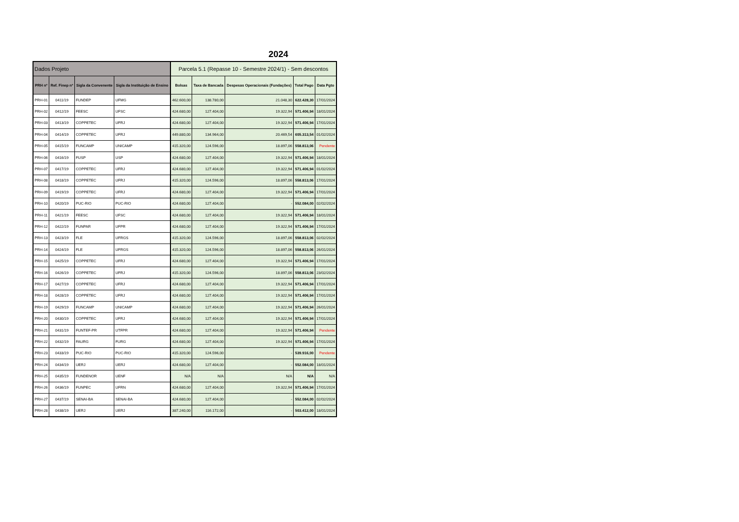2024
| Dados Projeto | | | | Parcela 5.1 (Repasse 10 - Semestre 2024/1) - Sem descontos | | | | |
| PRH nº | Ref. Finep nº | Sigla da Convenente | Sigla da Instituição de Ensino | Bolsas | Taxa de Bancada | Despesas Operacionais (Fundações) | Total Pago | Data Pgto |
| PRH-01 | 0411/19 | FUNDEP | UFMG | 462.600,00 | 138.780,00 | 21.048,30 | 622.428,30 | 17/01/2024 |
| PRH-02 | 0412/19 | FEESC | UFSC | 424.680,00 | 127.404,00 | 19.322,94 | 571.406,94 | 18/01/2024 |
| PRH-03 | 0413/19 | COPPETEC | UFRJ | 424.680,00 | 127.404,00 | 19.322,94 | 571.406,94 | 17/01/2024 |
| PRH-04 | 0414/19 | COPPETEC | UFRJ | 449.880,00 | 134.964,00 | 20.469,54 | 605.313,54 | 01/02/2024 |
| PRH-05 | 0415/19 | FUNCAMP | UNICAMP | 415.320,00 | 124.596,00 | 18.897,06 | 558.813,06 | Pendente |
| PRH-06 | 0416/19 | FUSP | USP | 424.680,00 | 127.404,00 | 19.322,94 | 571.406,94 | 18/01/2024 |
| PRH-07 | 0417/19 | COPPETEC | UFRJ | 424.680,00 | 127.404,00 | 19.322,94 | 571.406,94 | 01/02/2024 |
| PRH-08 | 0418/19 | COPPETEC | UFRJ | 415.320,00 | 124.596,00 | 18.897,06 | 558.813,06 | 17/01/2024 |
| PRH-09 | 0419/19 | COPPETEC | UFRJ | 424.680,00 | 127.404,00 | 19.322,94 | 571.406,94 | 17/01/2024 |
| PRH-10 | 0420/19 | PUC-RIO | PUC-RIO | 424.680,00 | 127.404,00 | - | 552.084,00 | 02/02/2024 |
| PRH-11 | 0421/19 | FEESC | UFSC | 424.680,00 | 127.404,00 | 19.322,94 | 571.406,94 | 18/01/2024 |
| PRH-12 | 0422/19 | FUNPAR | UFPR | 424.680,00 | 127.404,00 | 19.322,94 | 571.406,94 | 17/01/2024 |
| PRH-13 | 0423/19 | FLE | UFRGS | 415.320,00 | 124.596,00 | 18.897,06 | 558.813,06 | 02/02/2024 |
| PRH-14 | 0424/19 | FLE | UFRGS | 415.320,00 | 124.596,00 | 18.897,06 | 558.813,06 | 26/01/2024 |
| PRH-15 | 0425/19 | COPPETEC | UFRJ | 424.680,00 | 127.404,00 | 19.322,94 | 571.406,94 | 17/01/2024 |
| PRH-16 | 0426/19 | COPPETEC | UFRJ | 415.320,00 | 124.596,00 | 18.897,06 | 558.813,06 | 23/02/2024 |
| PRH-17 | 0427/19 | COPPETEC | UFRJ | 424.680,00 | 127.404,00 | 19.322,94 | 571.406,94 | 17/01/2024 |
| PRH-18 | 0428/19 | COPPETEC | UFRJ | 424.680,00 | 127.404,00 | 19.322,94 | 571.406,94 | 17/01/2024 |
| PRH-19 | 0429/19 | FUNCAMP | UNICAMP | 424.680,00 | 127.404,00 | 19.322,94 | 571.406,94 | 26/01/2024 |
| PRH-20 | 0430/19 | COPPETEC | UFRJ | 424.680,00 | 127.404,00 | 19.322,94 | 571.406,94 | 17/01/2024 |
| PRH-21 | 0431/19 | FUNTEF-PR | UTFPR | 424.680,00 | 127.404,00 | 19.322,94 | 571.406,94 | Pendente |
| PRH-22 | 0432/19 | FAURG | FURG | 424.680,00 | 127.404,00 | 19.322,94 | 571.406,94 | 17/01/2024 |
| PRH-23 | 0433/19 | PUC-RIO | PUC-RIO | 415.320,00 | 124.596,00 | - | 539.916,00 | Pendente |
| PRH-24 | 0434/19 | UERJ | UERJ | 424.680,00 | 127.404,00 | - | 552.084,00 | 18/01/2024 |
| PRH-25 | 0435/19 | FUNDENOR | UENF | N/A | N/A | N/A | N/A | N/A |
| PRH-26 | 0436/19 | FUNPEC | UFRN | 424.680,00 | 127.404,00 | 19.322,94 | 571.406,94 | 17/01/2024 |
| PRH-27 | 0437/19 | SENAI-BA | SENAI-BA | 424.680,00 | 127.404,00 | - | 552.084,00 | 02/02/2024 |
| PRH-28 | 0438/19 | UERJ | UERJ | 387.240,00 | 116.172,00 | - | 503.412,00 | 18/01/2024 |